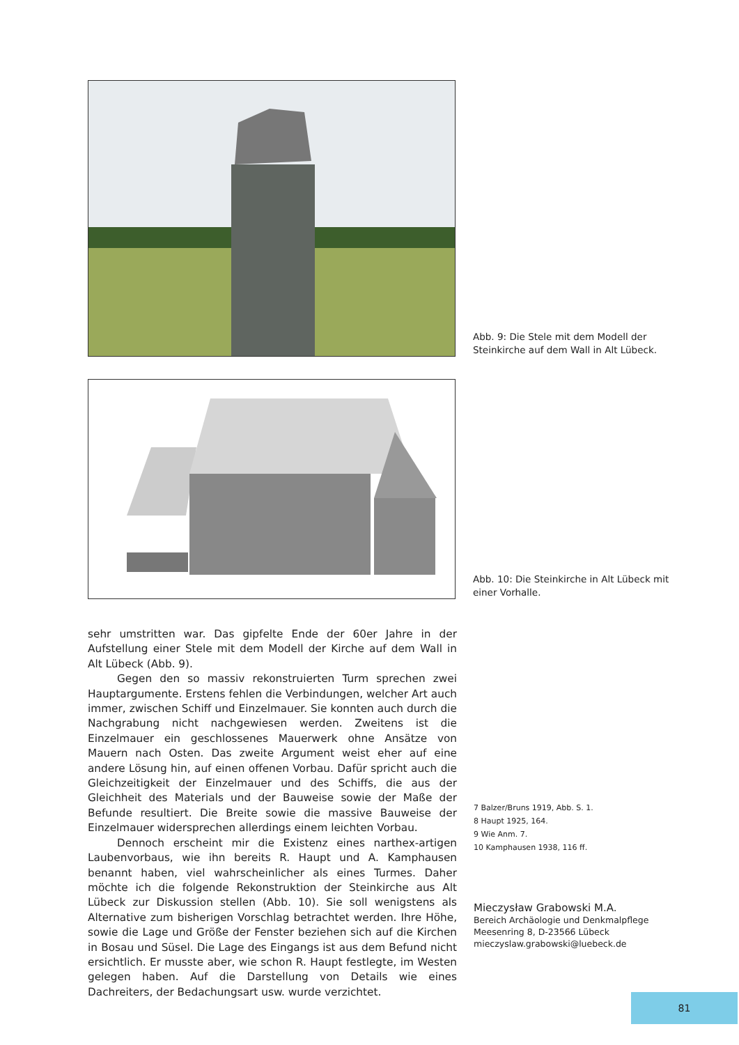Abb. 9: Die Stele mit dem Modell der Steinkirche auf dem Wall in Alt Lübeck.
Abb. 10: Die Steinkirche in Alt Lübeck mit einer Vorhalle.
sehr umstritten war. Das gipfelte Ende der 60er Jahre in der Aufstellung einer Stele mit dem Modell der Kirche auf dem Wall in Alt Lübeck (Abb. 9).
Gegen den so massiv rekonstruierten Turm sprechen zwei Hauptargumente. Erstens fehlen die Verbindungen, welcher Art auch immer, zwischen Schiff und Einzelmauer. Sie konnten auch durch die Nachgrabung nicht nachgewiesen werden. Zweitens ist die Einzelmauer ein geschlossenes Mauerwerk ohne Ansätze von Mauern nach Osten. Das zweite Argument weist eher auf eine andere Lösung hin, auf einen offenen Vorbau. Dafür spricht auch die Gleichzeitigkeit der Einzelmauer und des Schiffs, die aus der Gleichheit des Materials und der Bauweise sowie der Maße der Befunde resultiert. Die Breite sowie die massive Bauweise der Einzelmauer widersprechen allerdings einem leichten Vorbau.
Dennoch erscheint mir die Existenz eines narthex-artigen Laubenvorbaus, wie ihn bereits R. Haupt und A. Kamphausen benannt haben, viel wahrscheinlicher als eines Turmes. Daher möchte ich die folgende Rekonstruktion der Steinkirche aus Alt Lübeck zur Diskussion stellen (Abb. 10). Sie soll wenigstens als Alternative zum bisherigen Vorschlag betrachtet werden. Ihre Höhe, sowie die Lage und Größe der Fenster beziehen sich auf die Kirchen in Bosau und Süsel. Die Lage des Eingangs ist aus dem Befund nicht ersichtlich. Er musste aber, wie schon R. Haupt festlegte, im Westen gelegen haben. Auf die Darstellung von Details wie eines Dachreiters, der Bedachungsart usw. wurde verzichtet.
7 Balzer/Bruns 1919, Abb. S. 1.
8 Haupt 1925, 164.
9 Wie Anm. 7.
10 Kamphausen 1938, 116 ff.
Mieczysław Grabowski M.A.
Bereich Archäologie und Denkmalpflege
Meesenring 8, D-23566 Lübeck
mieczyslaw.grabowski@luebeck.de
81